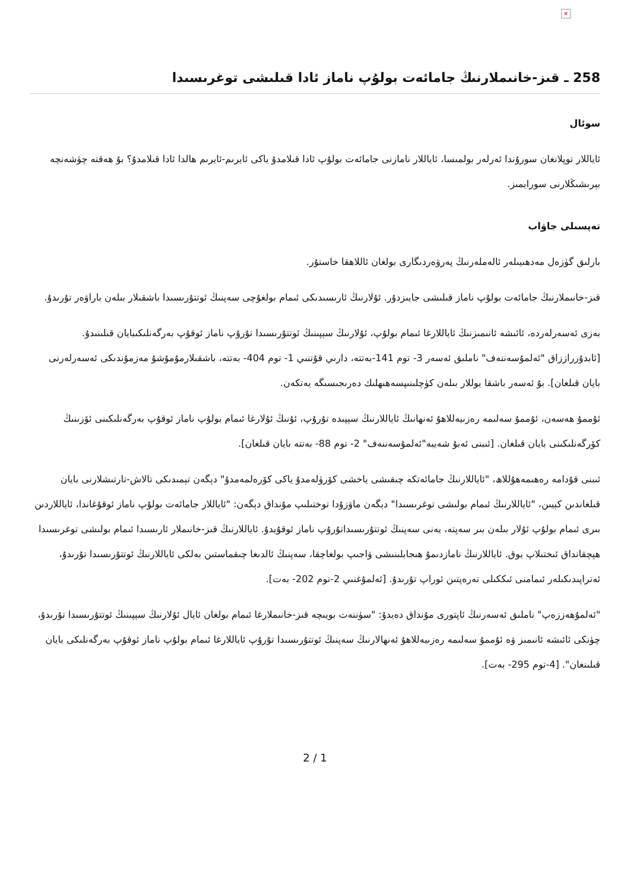×
258 ـ قىز-خانىملارنىڭ جامائەت بولۇپ ناماز ئادا قىلىشى توغرىسىدا
سوئال
ئاياللار توپلانغان سورۇندا ئەرلەر بولمىسا، ئاياللار نامازنى جامائەت بولۇپ ئادا قىلامدۇ ياكى ئايرىم-ئايرىم ھالدا ئادا قىلامدۇ؟ بۇ ھەقتە چۈشەنچە بېرىشىڭلارنى سورايمىز.
تەپسىلى جاۋاب
بارلىق گۈزەل مەدھىيىلەر ئالەملەرنىڭ پەرۋەردىگارى بولغان ئاللاھقا خاستۇر.
قىز-خانىملارنىڭ جامائەت بولۇپ ناماز قىلىشى جايىزدۇر. ئۇلارنىڭ ئارىسىدىكى ئىمام بولغۇچى سەپنىڭ ئوتتۇرىسىدا باشقىلار بىلەن باراۋەر تۇرىدۇ.
بەزى ئەسەرلەردە، ئائىشە ئانىمىزنىڭ ئاياللارغا ئىمام بولۇپ، ئۇلارنىڭ سېپىنىڭ ئوتتۇرىسىدا تۇرۇپ ناماز ئوقۇپ بەرگەنلىكىبايان قىلىنىدۇ. [ئابدۇرراززاق "ئەلمۇسەننەف" ناملىق ئەسەر 3- توم 141-بەتتە، دارىي قۇتنىي 1- توم 404- بەتتە، باشقىلارمۇمۇشۇ مەزمۇندىكى ئەسەرلەرنى بايان قىلغان]. بۇ ئەسەر باشقا يوللار بىلەن كۈچلىنىپسەھىھلىك دەرىجىسىگە يەتكەن.
ئۇممۇ ھەسەن، ئۇممۇ سەلىمە رەزىيەللاھۇ ئەنھانىڭ ئاياللارنىڭ سېپىدە تۇرۇپ، ئۇنىڭ ئۇلارغا ئىمام بولۇپ ناماز ئوقۇپ بەرگەنلىكىنى ئۆزىنىڭ كۆرگەنلىكىنى بايان قىلغان. [ئىبنى ئەبۇ شەيبە"ئەلمۇسەننەف" 2- توم 88- بەتتە بايان قىلغان].
ئىبنى قۇدامە رەھىمەھۇللاھ، "ئاياللارنىڭ جامائەتكە چىقىشى ياخشى كۆرۈلەمدۇ ياكى كۆرەلمەمدۇ" دېگەن تېمىدىكى تالاش-تارتىشلارنى بايان قىلغاندىن كېيىن، "ئاياللارنىڭ ئىمام بولىشى توغرىسىدا" دېگەن ماۋزۇدا توختىلىپ مۇنداق دېگەن: "ئاياللار جامائەت بولۇپ ناماز ئوقۇغاندا، ئاياللاردىن بىرى ئىمام بولۇپ ئۇلار بىلەن بىر سەپتە، يەنى سەپنىڭ ئوتتۇرىسىداتۇرۇپ ناماز ئوقۇيدۇ. ئاياللارنىڭ قىز-خانىملار ئارىسىدا ئىمام بولىشى توغرىسىدا ھېچقانداق ئىختىلاپ يوق. ئاياللارنىڭ نامازدىمۇ ھىجابلىنىشى ۋاجىپ بولغاچقا، سەپنىڭ ئالدىغا چىقماستىن بەلكى ئاياللارنىڭ ئوتتۇرىسىدا تۇرىدۇ، ئەتراپىدىكىلەر ئىمامنى ئىككىلى تەرەپتىن ئوراپ تۇرىدۇ. [ئەلمۇغنىي 2-توم 202- بەت].
"ئەلمۇھەززەپ" ناملىق ئەسەرنىڭ ئاپتورى مۇنداق دەيدۇ: "سۈننەت بويىچە قىز-خانىملارغا ئىمام بولغان ئايال ئۇلارنىڭ سېپىنىڭ ئوتتۇرىسىدا تۇرىدۇ، چۈنكى ئائىشە ئانىمىز ۋە ئۇممۇ سەلىمە رەزىيەللاھۇ ئەنھالارنىڭ سەپنىڭ ئوتتۇرىسىدا تۇرۇپ ئاياللارغا ئىمام بولۇپ ناماز ئوقۇپ بەرگەنلىكى بايان قىلىنغان". [4-توم 295- بەت].
2 / 1